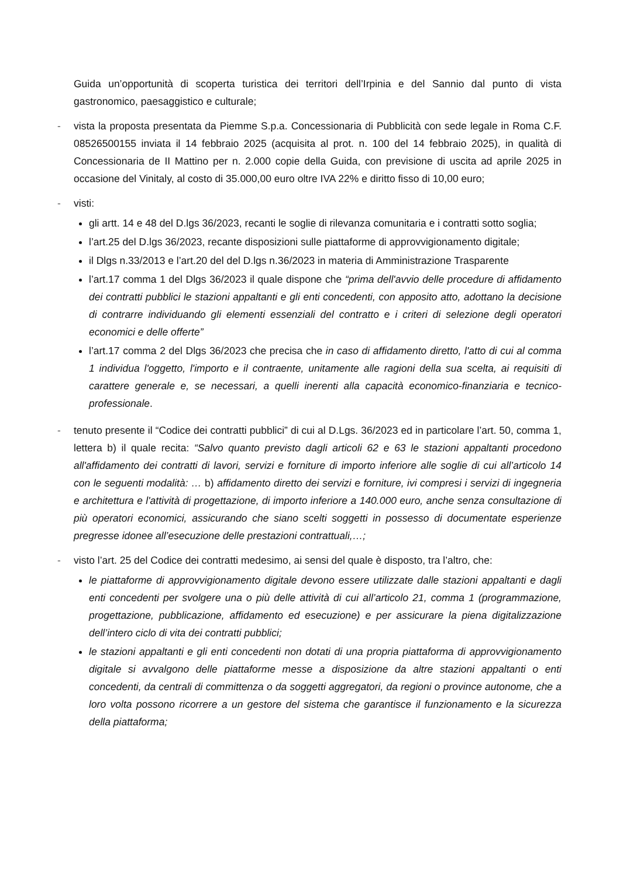Guida un’opportunità di scoperta turistica dei territori dell’Irpinia e del Sannio dal punto di vista gastronomico, paesaggistico e culturale;
- vista la proposta presentata da Piemme S.p.a. Concessionaria di Pubblicità con sede legale in Roma C.F. 08526500155 inviata il 14 febbraio 2025 (acquisita al prot. n. 100 del 14 febbraio 2025), in qualità di Concessionaria de II Mattino per n. 2.000 copie della Guida, con previsione di uscita ad aprile 2025 in occasione del Vinitaly, al costo di 35.000,00 euro oltre IVA 22% e diritto fisso di 10,00 euro;
- visti:
gli artt. 14 e 48 del D.lgs 36/2023, recanti le soglie di rilevanza comunitaria e i contratti sotto soglia;
l’art.25 del D.lgs 36/2023, recante disposizioni sulle piattaforme di approvvigionamento digitale;
il Dlgs n.33/2013 e l’art.20 del del D.lgs n.36/2023 in materia di Amministrazione Trasparente
l’art.17 comma 1 del Dlgs 36/2023 il quale dispone che “prima dell'avvio delle procedure di affidamento dei contratti pubblici le stazioni appaltanti e gli enti concedenti, con apposito atto, adottano la decisione di contrarre individuando gli elementi essenziali del contratto e i criteri di selezione degli operatori economici e delle offerte”
l’art.17 comma 2 del Dlgs 36/2023 che precisa che in caso di affidamento diretto, l'atto di cui al comma 1 individua l'oggetto, l'importo e il contraente, unitamente alle ragioni della sua scelta, ai requisiti di carattere generale e, se necessari, a quelli inerenti alla capacità economico-finanziaria e tecnico-professionale.
- tenuto presente il “Codice dei contratti pubblici” di cui al D.Lgs. 36/2023 ed in particolare l’art. 50, comma 1, lettera b) il quale recita: “Salvo quanto previsto dagli articoli 62 e 63 le stazioni appaltanti procedono all'affidamento dei contratti di lavori, servizi e forniture di importo inferiore alle soglie di cui all’articolo 14 con le seguenti modalità: … b) affidamento diretto dei servizi e forniture, ivi compresi i servizi di ingegneria e architettura e l'attività di progettazione, di importo inferiore a 140.000 euro, anche senza consultazione di più operatori economici, assicurando che siano scelti soggetti in possesso di documentate esperienze pregresse idonee all’esecuzione delle prestazioni contrattuali,…;
- visto l’art. 25 del Codice dei contratti medesimo, ai sensi del quale è disposto, tra l’altro, che:
le piattaforme di approvvigionamento digitale devono essere utilizzate dalle stazioni appaltanti e dagli enti concedenti per svolgere una o più delle attività di cui all’articolo 21, comma 1 (programmazione, progettazione, pubblicazione, affidamento ed esecuzione) e per assicurare la piena digitalizzazione dell’intero ciclo di vita dei contratti pubblici;
le stazioni appaltanti e gli enti concedenti non dotati di una propria piattaforma di approvvigionamento digitale si avvalgono delle piattaforme messe a disposizione da altre stazioni appaltanti o enti concedenti, da centrali di committenza o da soggetti aggregatori, da regioni o province autonome, che a loro volta possono ricorrere a un gestore del sistema che garantisce il funzionamento e la sicurezza della piattaforma;